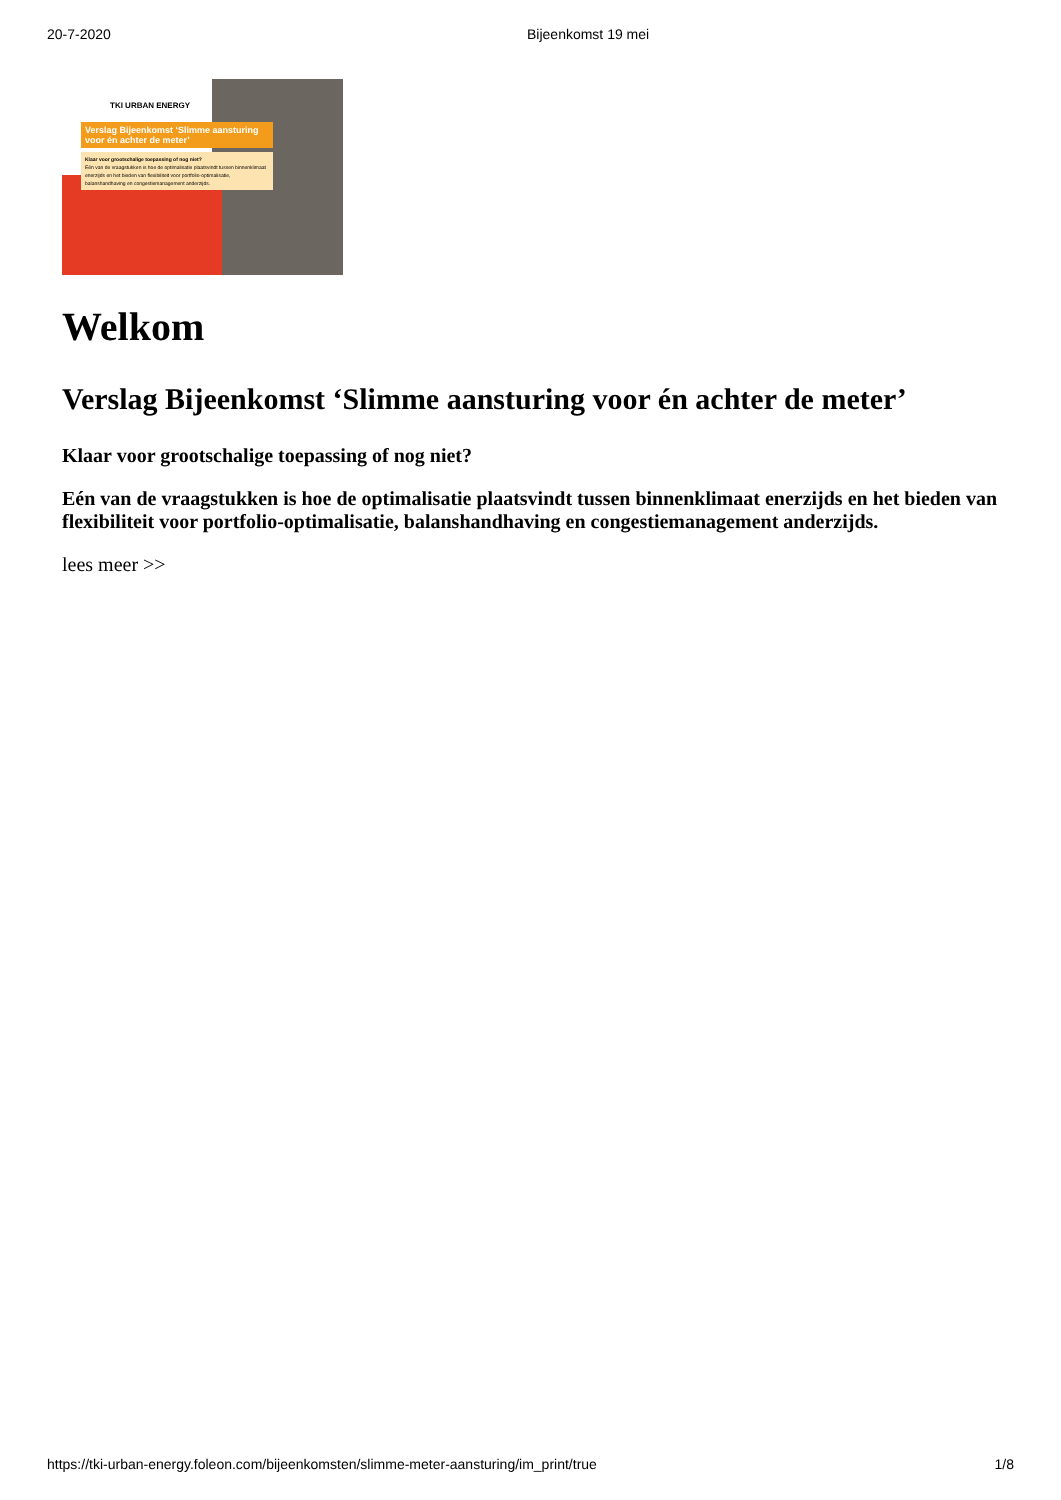20-7-2020 Bijeenkomst 19 mei
TKI URBAN ENERGY
Verslag Bijeenkomst ‘Slimme aansturing voor én achter de meter’
Klaar voor grootschalige toepassing of nog niet?
Eén van de vraagstukken is hoe de optimalisatie plaatsvindt tussen binnenklimaat enerzijds en het bieden van flexibiliteit voor portfolio-optimalisatie, balanshandhaving en congestiemanagement anderzijds.
Welkom
Verslag Bijeenkomst ‘Slimme aansturing voor én achter de meter’
Klaar voor grootschalige toepassing of nog niet?
Eén van de vraagstukken is hoe de optimalisatie plaatsvindt tussen binnenklimaat enerzijds en het bieden van flexibiliteit voor portfolio-optimalisatie, balanshandhaving en congestiemanagement anderzijds.
lees meer >>
https://tki-urban-energy.foleon.com/bijeenkomsten/slimme-meter-aansturing/im_print/true 1/8